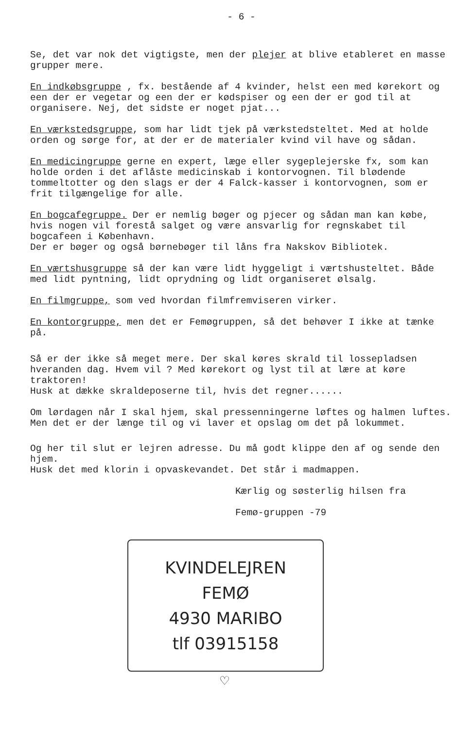- 6 -
Se, det var nok det vigtigste, men der plejer at blive etableret en masse grupper mere.
En indkøbsgruppe , fx. bestående af 4 kvinder, helst een med kørekort og een der er vegetar og een der er kødspiser og een der er god til at organisere. Nej, det sidste er noget pjat...
En værkstedsgruppe, som har lidt tjek på værkstedsteltet. Med at holde orden og sørge for, at der er de materialer kvind vil have og sådan.
En medicingruppe gerne en expert, læge eller sygeplejerske fx, som kan holde orden i det aflåste medicinskab i kontorvognen. Til blødende tommeltotter og den slags er der 4 Falck-kasser i kontorvognen, som er frit tilgængelige for alle.
En bogcafegruppe. Der er nemlig bøger og pjecer og sådan man kan købe, hvis nogen vil forestå salget og være ansvarlig for regnskabet til bogcafeen i København.
Der er bøger og også børnebøger til låns fra Nakskov Bibliotek.
En værtshusgruppe så der kan være lidt hyggeligt i værtshusteltet. Både med lidt pyntning, lidt oprydning og lidt organiseret ølsalg.
En filmgruppe, som ved hvordan filmfremviseren virker.
En kontorgruppe, men det er Femøgruppen, så det behøver I ikke at tænke på.
Så er der ikke så meget mere. Der skal køres skrald til lossepladsen hveranden dag. Hvem vil ? Med kørekort og lyst til at lære at køre traktoren!
Husk at dække skraldeposerne til, hvis det regner......
Om lørdagen når I skal hjem, skal pressenningerne løftes og halmen luftes. Men det er der længe til og vi laver et opslag om det på lokummet.
Og her til slut er lejren adresse. Du må godt klippe den af og sende den hjem.
Husk det med klorin i opvaskevandet. Det står i madmappen.
Kærlig og søsterlig hilsen fra
Femø-gruppen -79
KVINDELEJREN
FEMØ
4930 MARIBO
tlf 03915158
♡